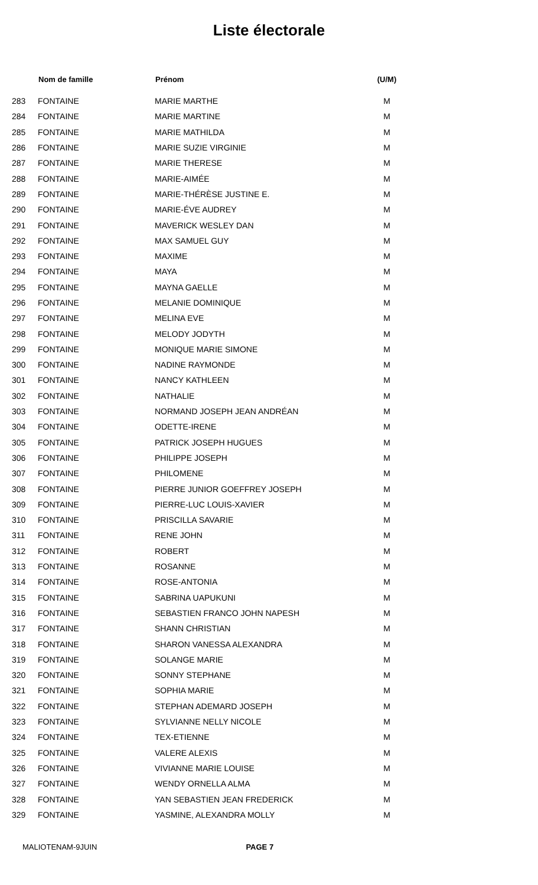Liste électorale
| | Nom de famille | Prénom | (U/M) |
| --- | --- | --- | --- |
| 283 | FONTAINE | MARIE MARTHE | M |
| 284 | FONTAINE | MARIE MARTINE | M |
| 285 | FONTAINE | MARIE MATHILDA | M |
| 286 | FONTAINE | MARIE SUZIE VIRGINIE | M |
| 287 | FONTAINE | MARIE THERESE | M |
| 288 | FONTAINE | MARIE-AIMÉE | M |
| 289 | FONTAINE | MARIE-THÉRÈSE JUSTINE E. | M |
| 290 | FONTAINE | MARIE-ÉVE AUDREY | M |
| 291 | FONTAINE | MAVERICK WESLEY DAN | M |
| 292 | FONTAINE | MAX SAMUEL GUY | M |
| 293 | FONTAINE | MAXIME | M |
| 294 | FONTAINE | MAYA | M |
| 295 | FONTAINE | MAYNA GAELLE | M |
| 296 | FONTAINE | MELANIE DOMINIQUE | M |
| 297 | FONTAINE | MELINA EVE | M |
| 298 | FONTAINE | MELODY JODYTH | M |
| 299 | FONTAINE | MONIQUE MARIE SIMONE | M |
| 300 | FONTAINE | NADINE RAYMONDE | M |
| 301 | FONTAINE | NANCY KATHLEEN | M |
| 302 | FONTAINE | NATHALIE | M |
| 303 | FONTAINE | NORMAND JOSEPH JEAN ANDRÉAN | M |
| 304 | FONTAINE | ODETTE-IRENE | M |
| 305 | FONTAINE | PATRICK JOSEPH HUGUES | M |
| 306 | FONTAINE | PHILIPPE JOSEPH | M |
| 307 | FONTAINE | PHILOMENE | M |
| 308 | FONTAINE | PIERRE JUNIOR GOEFFREY JOSEPH | M |
| 309 | FONTAINE | PIERRE-LUC LOUIS-XAVIER | M |
| 310 | FONTAINE | PRISCILLA SAVARIE | M |
| 311 | FONTAINE | RENE JOHN | M |
| 312 | FONTAINE | ROBERT | M |
| 313 | FONTAINE | ROSANNE | M |
| 314 | FONTAINE | ROSE-ANTONIA | M |
| 315 | FONTAINE | SABRINA UAPUKUNI | M |
| 316 | FONTAINE | SEBASTIEN FRANCO JOHN NAPESH | M |
| 317 | FONTAINE | SHANN CHRISTIAN | M |
| 318 | FONTAINE | SHARON VANESSA ALEXANDRA | M |
| 319 | FONTAINE | SOLANGE MARIE | M |
| 320 | FONTAINE | SONNY STEPHANE | M |
| 321 | FONTAINE | SOPHIA MARIE | M |
| 322 | FONTAINE | STEPHAN ADEMARD JOSEPH | M |
| 323 | FONTAINE | SYLVIANNE NELLY NICOLE | M |
| 324 | FONTAINE | TEX-ETIENNE | M |
| 325 | FONTAINE | VALERE ALEXIS | M |
| 326 | FONTAINE | VIVIANNE MARIE LOUISE | M |
| 327 | FONTAINE | WENDY ORNELLA ALMA | M |
| 328 | FONTAINE | YAN SEBASTIEN JEAN FREDERICK | M |
| 329 | FONTAINE | YASMINE, ALEXANDRA MOLLY | M |
MALIOTENAM-9JUIN PAGE 7